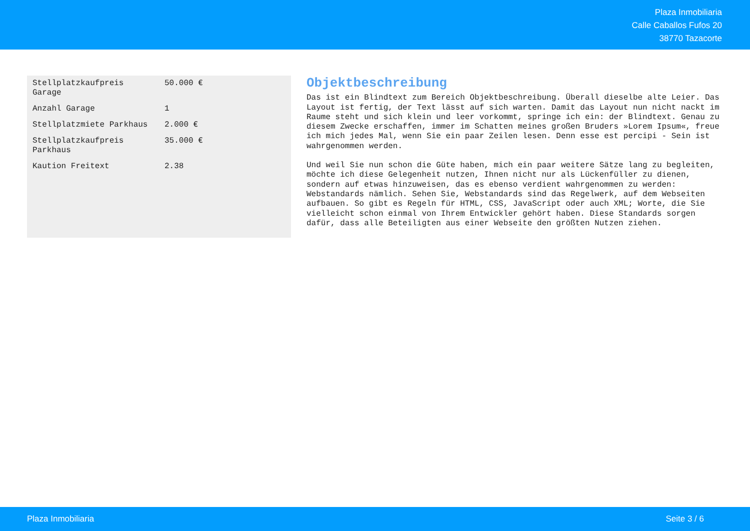Plaza Inmobiliaria
Calle Caballos Fufos 20
38770 Tazacorte
| Stellplatzkaufpreis Garage | 50.000 € |
| Anzahl Garage | 1 |
| Stellplatzmiete Parkhaus | 2.000 € |
| Stellplatzkaufpreis Parkhaus | 35.000 € |
| Kaution Freitext | 2.38 |
Objektbeschreibung
Das ist ein Blindtext zum Bereich Objektbeschreibung. Überall dieselbe alte Leier. Das Layout ist fertig, der Text lässt auf sich warten. Damit das Layout nun nicht nackt im Raume steht und sich klein und leer vorkommt, springe ich ein: der Blindtext. Genau zu diesem Zwecke erschaffen, immer im Schatten meines großen Bruders »Lorem Ipsum«, freue ich mich jedes Mal, wenn Sie ein paar Zeilen lesen. Denn esse est percipi - Sein ist wahrgenommen werden.
Und weil Sie nun schon die Güte haben, mich ein paar weitere Sätze lang zu begleiten, möchte ich diese Gelegenheit nutzen, Ihnen nicht nur als Lückenfüller zu dienen, sondern auf etwas hinzuweisen, das es ebenso verdient wahrgenommen zu werden: Webstandards nämlich. Sehen Sie, Webstandards sind das Regelwerk, auf dem Webseiten aufbauen. So gibt es Regeln für HTML, CSS, JavaScript oder auch XML; Worte, die Sie vielleicht schon einmal von Ihrem Entwickler gehört haben. Diese Standards sorgen dafür, dass alle Beteiligten aus einer Webseite den größten Nutzen ziehen.
Plaza Inmobiliaria Seite 3 / 6